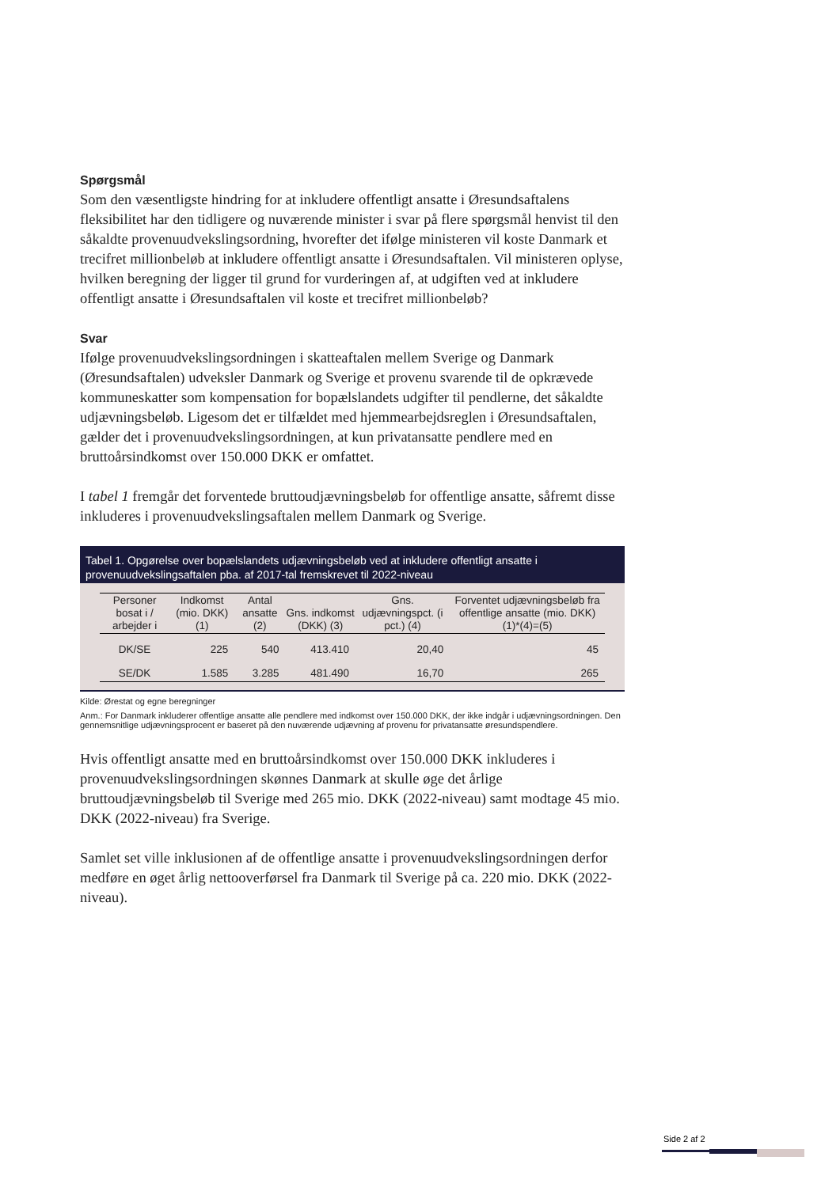Spørgsmål
Som den væsentligste hindring for at inkludere offentligt ansatte i Øresundsaftalens fleksibilitet har den tidligere og nuværende minister i svar på flere spørgsmål henvist til den såkaldte provenuudvekslingsordning, hvorefter det ifølge ministeren vil koste Danmark et trecifret millionbeløb at inkludere offentligt ansatte i Øresundsaftalen. Vil ministeren oplyse, hvilken beregning der ligger til grund for vurderingen af, at udgiften ved at inkludere offentligt ansatte i Øresundsaftalen vil koste et trecifret millionbeløb?
Svar
Ifølge provenuudvekslingsordningen i skatteaftalen mellem Sverige og Danmark (Øresundsaftalen) udveksler Danmark og Sverige et provenu svarende til de opkrævede kommuneskatter som kompensation for bopælslandets udgifter til pendlerne, det såkaldte udjævningsbeløb. Ligesom det er tilfældet med hjemmearbejdsreglen i Øresundsaftalen, gælder det i provenuudvekslingsordningen, at kun privatansatte pendlere med en bruttoårsindkomst over 150.000 DKK er omfattet.
I tabel 1 fremgår det forventede bruttoudjævningsbeløb for offentlige ansatte, såfremt disse inkluderes i provenuudvekslingsaftalen mellem Danmark og Sverige.
Tabel 1. Opgørelse over bopælslandets udjævningsbeløb ved at inkludere offentligt ansatte i provenuudvekslingsaftalen pba. af 2017-tal fremskrevet til 2022-niveau
| Personer bosat i / arbejder i | Indkomst (mio. DKK) (1) | Antal ansatte (2) | Gns. indkomst (DKK) (3) | Gns. udjævningspct. (i pct.) (4) | Forventet udjævningsbeløb fra offentlige ansatte (mio. DKK) (1)*(4)=(5) |
| --- | --- | --- | --- | --- | --- |
| DK/SE | 225 | 540 | 413.410 | 20,40 | 45 |
| SE/DK | 1.585 | 3.285 | 481.490 | 16,70 | 265 |
Kilde: Ørestat og egne beregninger
Anm.: For Danmark inkluderer offentlige ansatte alle pendlere med indkomst over 150.000 DKK, der ikke indgår i udjævningsordningen. Den gennemsnitlige udjævningsprocent er baseret på den nuværende udjævning af provenu for privatansatte øresundspendlere.
Hvis offentligt ansatte med en bruttoårsindkomst over 150.000 DKK inkluderes i provenuudvekslingsordningen skønnes Danmark at skulle øge det årlige bruttoudjævningsbeløb til Sverige med 265 mio. DKK (2022-niveau) samt modtage 45 mio. DKK (2022-niveau) fra Sverige.
Samlet set ville inklusionen af de offentlige ansatte i provenuudvekslingsordningen derfor medføre en øget årlig nettooverførsel fra Danmark til Sverige på ca. 220 mio. DKK (2022-niveau).
Side 2 af 2